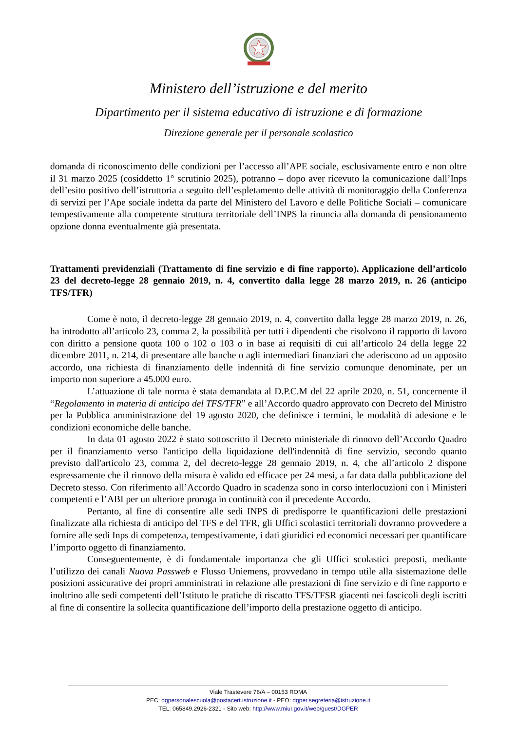Ministero dell’istruzione e del merito
Dipartimento per il sistema educativo di istruzione e di formazione
Direzione generale per il personale scolastico
domanda di riconoscimento delle condizioni per l’accesso all’APE sociale, esclusivamente entro e non oltre il 31 marzo 2025 (cosiddetto 1° scrutinio 2025), potranno – dopo aver ricevuto la comunicazione dall’Inps dell’esito positivo dell’istruttoria a seguito dell’espletamento delle attività di monitoraggio della Conferenza di servizi per l’Ape sociale indetta da parte del Ministero del Lavoro e delle Politiche Sociali – comunicare tempestivamente alla competente struttura territoriale dell’INPS la rinuncia alla domanda di pensionamento opzione donna eventualmente già presentata.
Trattamenti previdenziali (Trattamento di fine servizio e di fine rapporto). Applicazione dell’articolo 23 del decreto-legge 28 gennaio 2019, n. 4, convertito dalla legge 28 marzo 2019, n. 26 (anticipo TFS/TFR)
Come è noto, il decreto-legge 28 gennaio 2019, n. 4, convertito dalla legge 28 marzo 2019, n. 26, ha introdotto all’articolo 23, comma 2, la possibilità per tutti i dipendenti che risolvono il rapporto di lavoro con diritto a pensione quota 100 o 102 o 103 o in base ai requisiti di cui all’articolo 24 della legge 22 dicembre 2011, n. 214, di presentare alle banche o agli intermediari finanziari che aderiscono ad un apposito accordo, una richiesta di finanziamento delle indennità di fine servizio comunque denominate, per un importo non superiore a 45.000 euro.
L’attuazione di tale norma è stata demandata al D.P.C.M del 22 aprile 2020, n. 51, concernente il “Regolamento in materia di anticipo del TFS/TFR” e all’Accordo quadro approvato con Decreto del Ministro per la Pubblica amministrazione del 19 agosto 2020, che definisce i termini, le modalità di adesione e le condizioni economiche delle banche.
In data 01 agosto 2022 è stato sottoscritto il Decreto ministeriale di rinnovo dell’Accordo Quadro per il finanziamento verso l'anticipo della liquidazione dell'indennità di fine servizio, secondo quanto previsto dall'articolo 23, comma 2, del decreto-legge 28 gennaio 2019, n. 4, che all’articolo 2 dispone espressamente che il rinnovo della misura è valido ed efficace per 24 mesi, a far data dalla pubblicazione del Decreto stesso. Con riferimento all’Accordo Quadro in scadenza sono in corso interlocuzioni con i Ministeri competenti e l’ABI per un ulteriore proroga in continuità con il precedente Accordo.
Pertanto, al fine di consentire alle sedi INPS di predisporre le quantificazioni delle prestazioni finalizzate alla richiesta di anticipo del TFS e del TFR, gli Uffici scolastici territoriali dovranno provvedere a fornire alle sedi Inps di competenza, tempestivamente, i dati giuridici ed economici necessari per quantificare l’importo oggetto di finanziamento.
Conseguentemente, è di fondamentale importanza che gli Uffici scolastici preposti, mediante l’utilizzo dei canali Nuova Passweb e Flusso Uniemens, provvedano in tempo utile alla sistemazione delle posizioni assicurative dei propri amministrati in relazione alle prestazioni di fine servizio e di fine rapporto e inoltrino alle sedi competenti dell’Istituto le pratiche di riscatto TFS/TFSR giacenti nei fascicoli degli iscritti al fine di consentire la sollecita quantificazione dell’importo della prestazione oggetto di anticipo.
Viale Trastevere 76/A – 00153 ROMA
PEC: dgpersonalescuola@postacert.istruzione.it - PEO: dgper.segreteria@istruzione.it
TEL: 065849.2926-2321 - Sito web: http://www.miur.gov.it/web/guest/DGPER